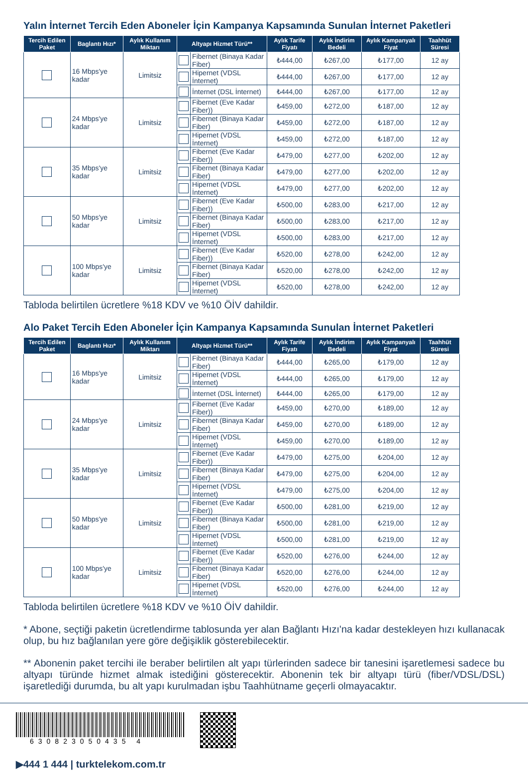Yalın İnternet Tercih Eden Aboneler İçin Kampanya Kapsamında Sunulan İnternet Paketleri
| Tercih Edilen Paket | Baglantı Hızı* | Aylık Kullanım Miktarı | Altyapı Hizmet Türü** | | Aylık Tarife Fiyatı | Aylık İndirim Bedeli | Aylık Kampanyalı Fiyat | Taahhüt Süresi |
| --- | --- | --- | --- | --- | --- | --- | --- | --- |
| | 16 Mbps'ye kadar | Limitsiz | | Fibernet (Binaya Kadar Fiber) | ₺444,00 | ₺267,00 | ₺177,00 | 12 ay |
| | | | | Hipernet (VDSL İnternet) | ₺444,00 | ₺267,00 | ₺177,00 | 12 ay |
| | | | | İnternet (DSL İnternet) | ₺444,00 | ₺267,00 | ₺177,00 | 12 ay |
| | 24 Mbps'ye kadar | Limitsiz | | Fibernet (Eve Kadar Fiber)) | ₺459,00 | ₺272,00 | ₺187,00 | 12 ay |
| | | | | Fibernet (Binaya Kadar Fiber) | ₺459,00 | ₺272,00 | ₺187,00 | 12 ay |
| | | | | Hipernet (VDSL İnternet) | ₺459,00 | ₺272,00 | ₺187,00 | 12 ay |
| | 35 Mbps'ye kadar | Limitsiz | | Fibernet (Eve Kadar Fiber)) | ₺479,00 | ₺277,00 | ₺202,00 | 12 ay |
| | | | | Fibernet (Binaya Kadar Fiber) | ₺479,00 | ₺277,00 | ₺202,00 | 12 ay |
| | | | | Hipernet (VDSL İnternet) | ₺479,00 | ₺277,00 | ₺202,00 | 12 ay |
| | 50 Mbps'ye kadar | Limitsiz | | Fibernet (Eve Kadar Fiber)) | ₺500,00 | ₺283,00 | ₺217,00 | 12 ay |
| | | | | Fibernet (Binaya Kadar Fiber) | ₺500,00 | ₺283,00 | ₺217,00 | 12 ay |
| | | | | Hipernet (VDSL İnternet) | ₺500,00 | ₺283,00 | ₺217,00 | 12 ay |
| | 100 Mbps'ye kadar | Limitsiz | | Fibernet (Eve Kadar Fiber)) | ₺520,00 | ₺278,00 | ₺242,00 | 12 ay |
| | | | | Fibernet (Binaya Kadar Fiber) | ₺520,00 | ₺278,00 | ₺242,00 | 12 ay |
| | | | | Hipernet (VDSL İnternet) | ₺520,00 | ₺278,00 | ₺242,00 | 12 ay |
Tabloda belirtilen ücretlere %18 KDV ve %10 ÖİV dahildir.
Alo Paket Tercih Eden Aboneler İçin Kampanya Kapsamında Sunulan İnternet Paketleri
| Tercih Edilen Paket | Baglantı Hızı* | Aylık Kullanım Miktarı | Altyapı Hizmet Türü** | | Aylık Tarife Fiyatı | Aylık İndirim Bedeli | Aylık Kampanyalı Fiyat | Taahhüt Süresi |
| --- | --- | --- | --- | --- | --- | --- | --- | --- |
| | 16 Mbps'ye kadar | Limitsiz | | Fibernet (Binaya Kadar Fiber) | ₺444,00 | ₺265,00 | ₺179,00 | 12 ay |
| | | | | Hipernet (VDSL İnternet) | ₺444,00 | ₺265,00 | ₺179,00 | 12 ay |
| | | | | İnternet (DSL İnternet) | ₺444,00 | ₺265,00 | ₺179,00 | 12 ay |
| | 24 Mbps'ye kadar | Limitsiz | | Fibernet (Eve Kadar Fiber)) | ₺459,00 | ₺270,00 | ₺189,00 | 12 ay |
| | | | | Fibernet (Binaya Kadar Fiber) | ₺459,00 | ₺270,00 | ₺189,00 | 12 ay |
| | | | | Hipernet (VDSL İnternet) | ₺459,00 | ₺270,00 | ₺189,00 | 12 ay |
| | 35 Mbps'ye kadar | Limitsiz | | Fibernet (Eve Kadar Fiber)) | ₺479,00 | ₺275,00 | ₺204,00 | 12 ay |
| | | | | Fibernet (Binaya Kadar Fiber) | ₺479,00 | ₺275,00 | ₺204,00 | 12 ay |
| | | | | Hipernet (VDSL İnternet) | ₺479,00 | ₺275,00 | ₺204,00 | 12 ay |
| | 50 Mbps'ye kadar | Limitsiz | | Fibernet (Eve Kadar Fiber)) | ₺500,00 | ₺281,00 | ₺219,00 | 12 ay |
| | | | | Fibernet (Binaya Kadar Fiber) | ₺500,00 | ₺281,00 | ₺219,00 | 12 ay |
| | | | | Hipernet (VDSL İnternet) | ₺500,00 | ₺281,00 | ₺219,00 | 12 ay |
| | 100 Mbps'ye kadar | Limitsiz | | Fibernet (Eve Kadar Fiber)) | ₺520,00 | ₺276,00 | ₺244,00 | 12 ay |
| | | | | Fibernet (Binaya Kadar Fiber) | ₺520,00 | ₺276,00 | ₺244,00 | 12 ay |
| | | | | Hipernet (VDSL İnternet) | ₺520,00 | ₺276,00 | ₺244,00 | 12 ay |
Tabloda belirtilen ücretlere %18 KDV ve %10 ÖİV dahildir.
* Abone, seçtiği paketin ücretlendirme tablosunda yer alan Bağlantı Hızı'na kadar destekleyen hızı kullanacak olup, bu hız bağlanılan yere göre değişiklik gösterebilecektir.
** Abonenin paket tercihi ile beraber belirtilen alt yapı türlerinden sadece bir tanesini işaretlemesi sadece bu altyapı türünde hizmet almak istediğini gösterecektir. Abonenin tek bir altyapı türü (fiber/VDSL/DSL) işaretlediği durumda, bu alt yapı kurulmadan işbu Taahhütname geçerli olmayacaktır.
630823050435 4
▶444 1 444 | turktelekom.com.tr